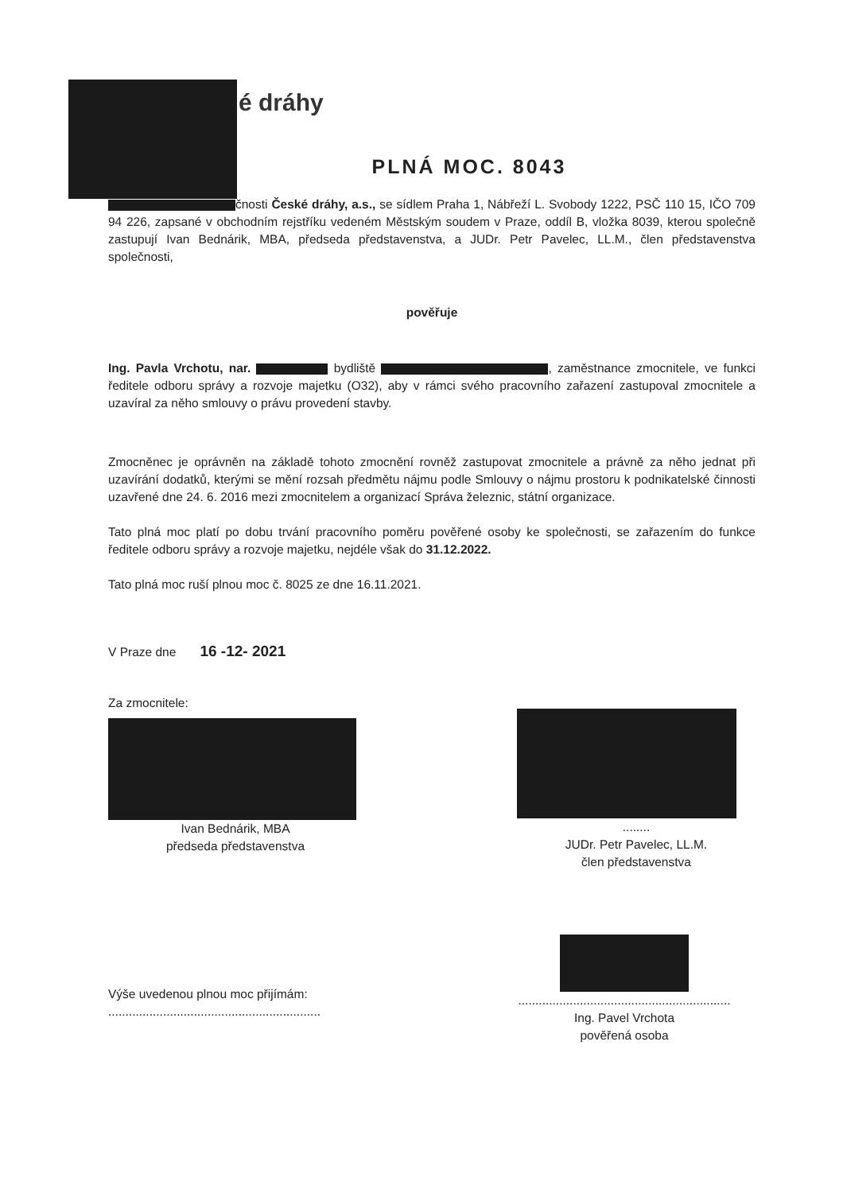é dráhy
PLNÁ MOC. 8043
čnosti České dráhy, a.s., se sídlem Praha 1, Nábřeží L. Svobody 1222, PSČ 110 15, IČO 709 94 226, zapsané v obchodním rejstříku vedeném Městským soudem v Praze, oddíl B, vložka 8039, kterou společně zastupují Ivan Bednárik, MBA, předseda představenstva, a JUDr. Petr Pavelec, LL.M., člen představenstva společnosti,
pověřuje
Ing. Pavla Vrchotu, nar. bydliště , zaměstnance zmocnitele, ve funkci ředitele odboru správy a rozvoje majetku (O32), aby v rámci svého pracovního zařazení zastupoval zmocnitele a uzavíral za něho smlouvy o právu provedení stavby.
Zmocněnec je oprávněn na základě tohoto zmocnění rovněž zastupovat zmocnitele a právně za něho jednat při uzavírání dodatků, kterými se mění rozsah předmětu nájmu podle Smlouvy o nájmu prostoru k podnikatelské činnosti uzavřené dne 24. 6. 2016 mezi zmocnitelem a organizací Správa železnic, státní organizace.
Tato plná moc platí po dobu trvání pracovního poměru pověřené osoby ke společnosti, se zařazením do funkce ředitele odboru správy a rozvoje majetku, nejdéle však do 31.12.2022.
Tato plná moc ruší plnou moc č. 8025 ze dne 16.11.2021.
V Praze dne 16 -12- 2021
Za zmocnitele:
Ivan Bednárik, MBA
předseda představenstva
........
JUDr. Petr Pavelec, LL.M.
člen představenstva
Výše uvedenou plnou moc přijímám:
..............................................................
..............................................................
Ing. Pavel Vrchota
pověřená osoba